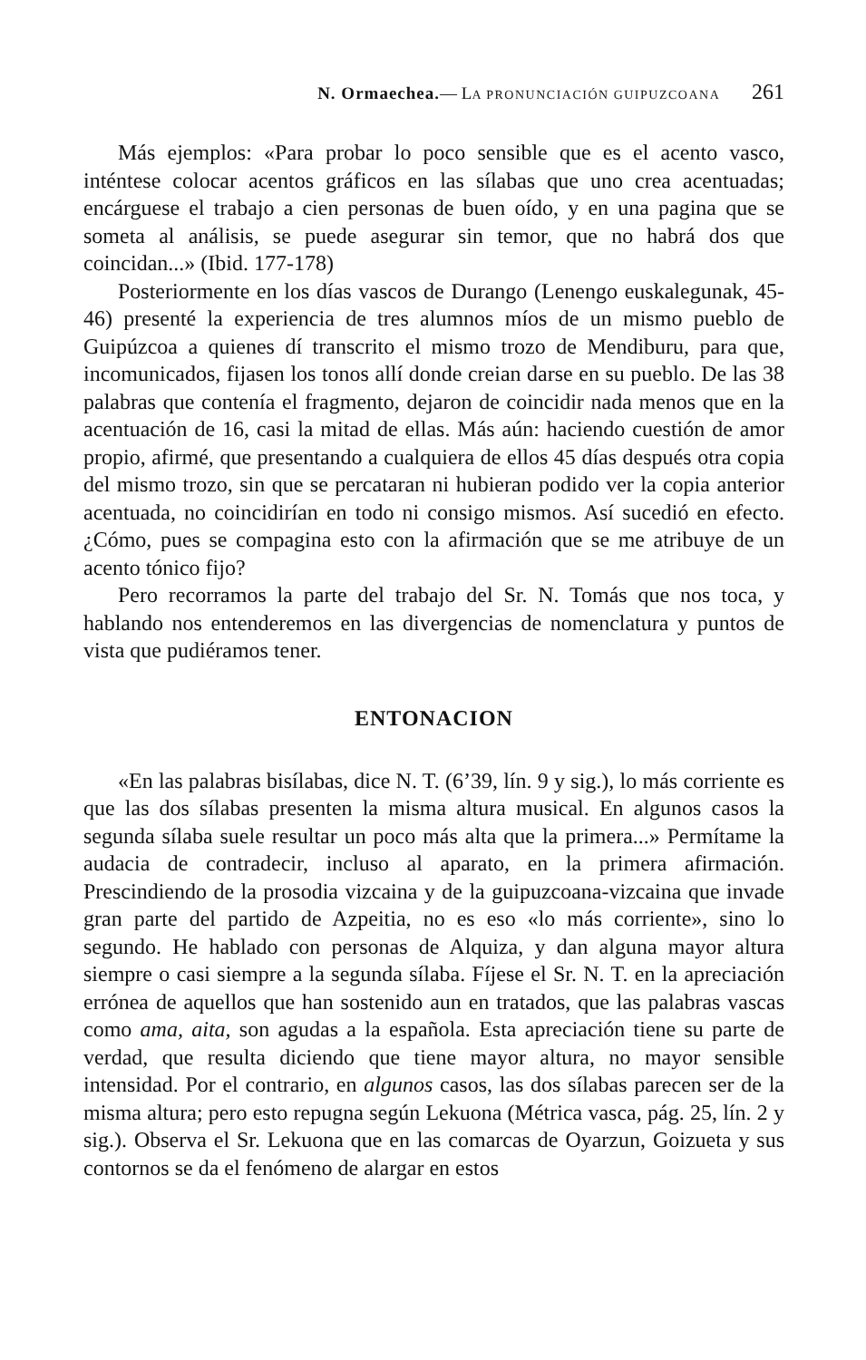N. Ormaechea.— LA PRONUNCIACIÓN GUIPUZCOANA 261
Más ejemplos: «Para probar lo poco sensible que es el acento vasco, inténtese colocar acentos gráficos en las sílabas que uno crea acentuadas; encárguese el trabajo a cien personas de buen oído, y en una pagina que se someta al análisis, se puede asegurar sin temor, que no habrá dos que coincidan...» (Ibid. 177-178)
Posteriormente en los días vascos de Durango (Lenengo euskalegunak, 45-46) presenté la experiencia de tres alumnos míos de un mismo pueblo de Guipúzcoa a quienes dí transcrito el mismo trozo de Mendiburu, para que, incomunicados, fijasen los tonos allí donde creian darse en su pueblo. De las 38 palabras que contenía el fragmento, dejaron de coincidir nada menos que en la acentuación de 16, casi la mitad de ellas. Más aún: haciendo cuestión de amor propio, afirmé, que presentando a cualquiera de ellos 45 días después otra copia del mismo trozo, sin que se percataran ni hubieran podido ver la copia anterior acentuada, no coincidirían en todo ni consigo mismos. Así sucedió en efecto. ¿Cómo, pues se compagina esto con la afirmación que se me atribuye de un acento tónico fijo?
Pero recorramos la parte del trabajo del Sr. N. Tomás que nos toca, y hablando nos entenderemos en las divergencias de nomenclatura y puntos de vista que pudiéramos tener.
ENTONACION
«En las palabras bisílabas, dice N. T. (6’39, lín. 9 y sig.), lo más corriente es que las dos sílabas presenten la misma altura musical. En algunos casos la segunda sílaba suele resultar un poco más alta que la primera...» Permítame la audacia de contradecir, incluso al aparato, en la primera afirmación. Prescindiendo de la prosodia vizcaina y de la guipuzcoana-vizcaina que invade gran parte del partido de Azpeitia, no es eso «lo más corriente», sino lo segundo. He hablado con personas de Alquiza, y dan alguna mayor altura siempre o casi siempre a la segunda sílaba. Fíjese el Sr. N. T. en la apreciación errónea de aquellos que han sostenido aun en tratados, que las palabras vascas como ama, aita, son agudas a la española. Esta apreciación tiene su parte de verdad, que resulta diciendo que tiene mayor altura, no mayor sensible intensidad. Por el contrario, en algunos casos, las dos sílabas parecen ser de la misma altura; pero esto repugna según Lekuona (Métrica vasca, pág. 25, lín. 2 y sig.). Observa el Sr. Lekuona que en las comarcas de Oyarzun, Goizueta y sus contornos se da el fenómeno de alargar en estos